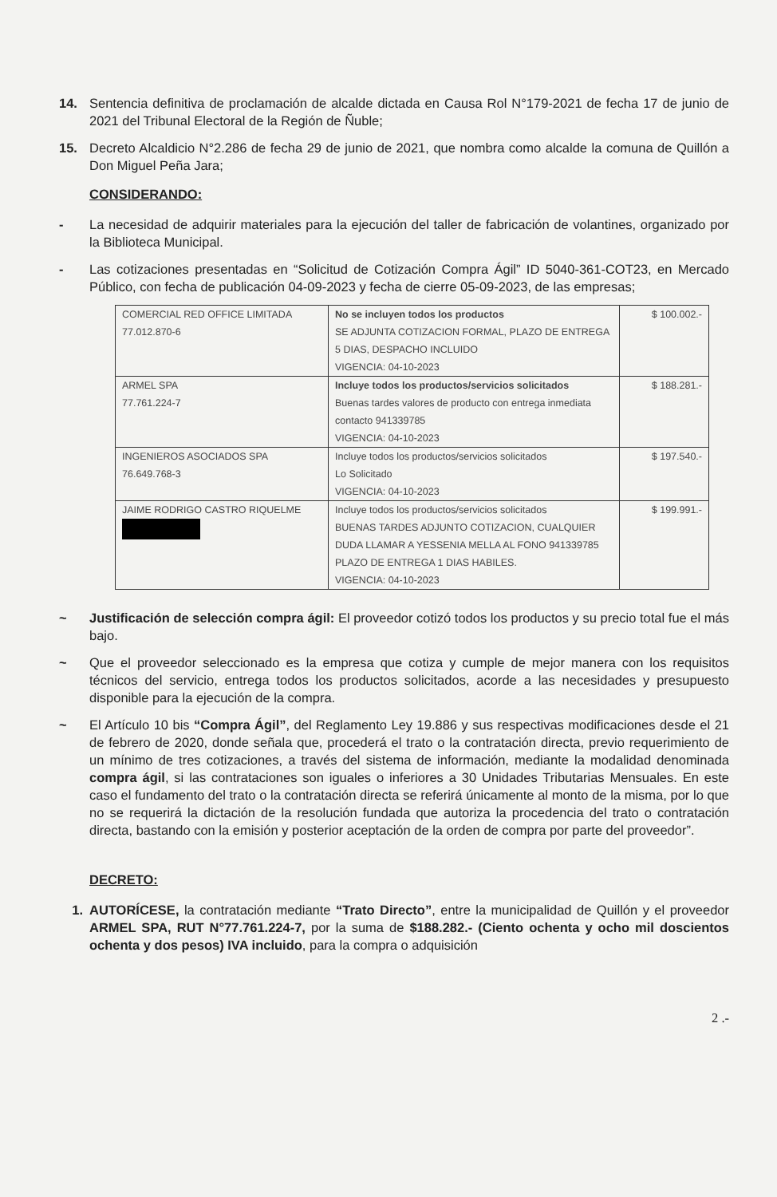14. Sentencia definitiva de proclamación de alcalde dictada en Causa Rol N°179-2021 de fecha 17 de junio de 2021 del Tribunal Electoral de la Región de Ñuble;
15. Decreto Alcaldicio N°2.286 de fecha 29 de junio de 2021, que nombra como alcalde la comuna de Quillón a Don Miguel Peña Jara;
CONSIDERANDO:
- La necesidad de adquirir materiales para la ejecución del taller de fabricación de volantines, organizado por la Biblioteca Municipal.
- Las cotizaciones presentadas en “Solicitud de Cotización Compra Ágil” ID 5040-361-COT23, en Mercado Público, con fecha de publicación 04-09-2023 y fecha de cierre 05-09-2023, de las empresas;
| COMERCIAL RED OFFICE LIMITADA 77.012.870-6 | No se incluyen todos los productos SE ADJUNTA COTIZACION FORMAL, PLAZO DE ENTREGA 5 DIAS, DESPACHO INCLUIDO VIGENCIA: 04-10-2023 | $ 100.002.- |
| ARMEL SPA 77.761.224-7 | Incluye todos los productos/servicios solicitados Buenas tardes valores de producto con entrega inmediata contacto 941339785 VIGENCIA: 04-10-2023 | $ 188.281.- |
| INGENIEROS ASOCIADOS SPA 76.649.768-3 | Incluye todos los productos/servicios solicitados Lo Solicitado VIGENCIA: 04-10-2023 | $ 197.540.- |
| JAIME RODRIGO CASTRO RIQUELME | Incluye todos los productos/servicios solicitados BUENAS TARDES ADJUNTO COTIZACION, CUALQUIER DUDA LLAMAR A YESSENIA MELLA AL FONO 941339785 PLAZO DE ENTREGA 1 DIAS HABILES. VIGENCIA: 04-10-2023 | $ 199.991.- |
~ Justificación de selección compra ágil: El proveedor cotizó todos los productos y su precio total fue el más bajo.
~ Que el proveedor seleccionado es la empresa que cotiza y cumple de mejor manera con los requisitos técnicos del servicio, entrega todos los productos solicitados, acorde a las necesidades y presupuesto disponible para la ejecución de la compra.
~ El Artículo 10 bis “Compra Ágil”, del Reglamento Ley 19.886 y sus respectivas modificaciones desde el 21 de febrero de 2020, donde señala que, procederá el trato o la contratación directa, previo requerimiento de un mínimo de tres cotizaciones, a través del sistema de información, mediante la modalidad denominada compra ágil, si las contrataciones son iguales o inferiores a 30 Unidades Tributarias Mensuales. En este caso el fundamento del trato o la contratación directa se referirá únicamente al monto de la misma, por lo que no se requerirá la dictación de la resolución fundada que autoriza la procedencia del trato o contratación directa, bastando con la emisión y posterior aceptación de la orden de compra por parte del proveedor”.
DECRETO:
1. AUTORÍCESE, la contratación mediante “Trato Directo”, entre la municipalidad de Quillón y el proveedor ARMEL SPA, RUT N°77.761.224-7, por la suma de $188.282.- (Ciento ochenta y ocho mil doscientos ochenta y dos pesos) IVA incluido, para la compra o adquisición
2 .-